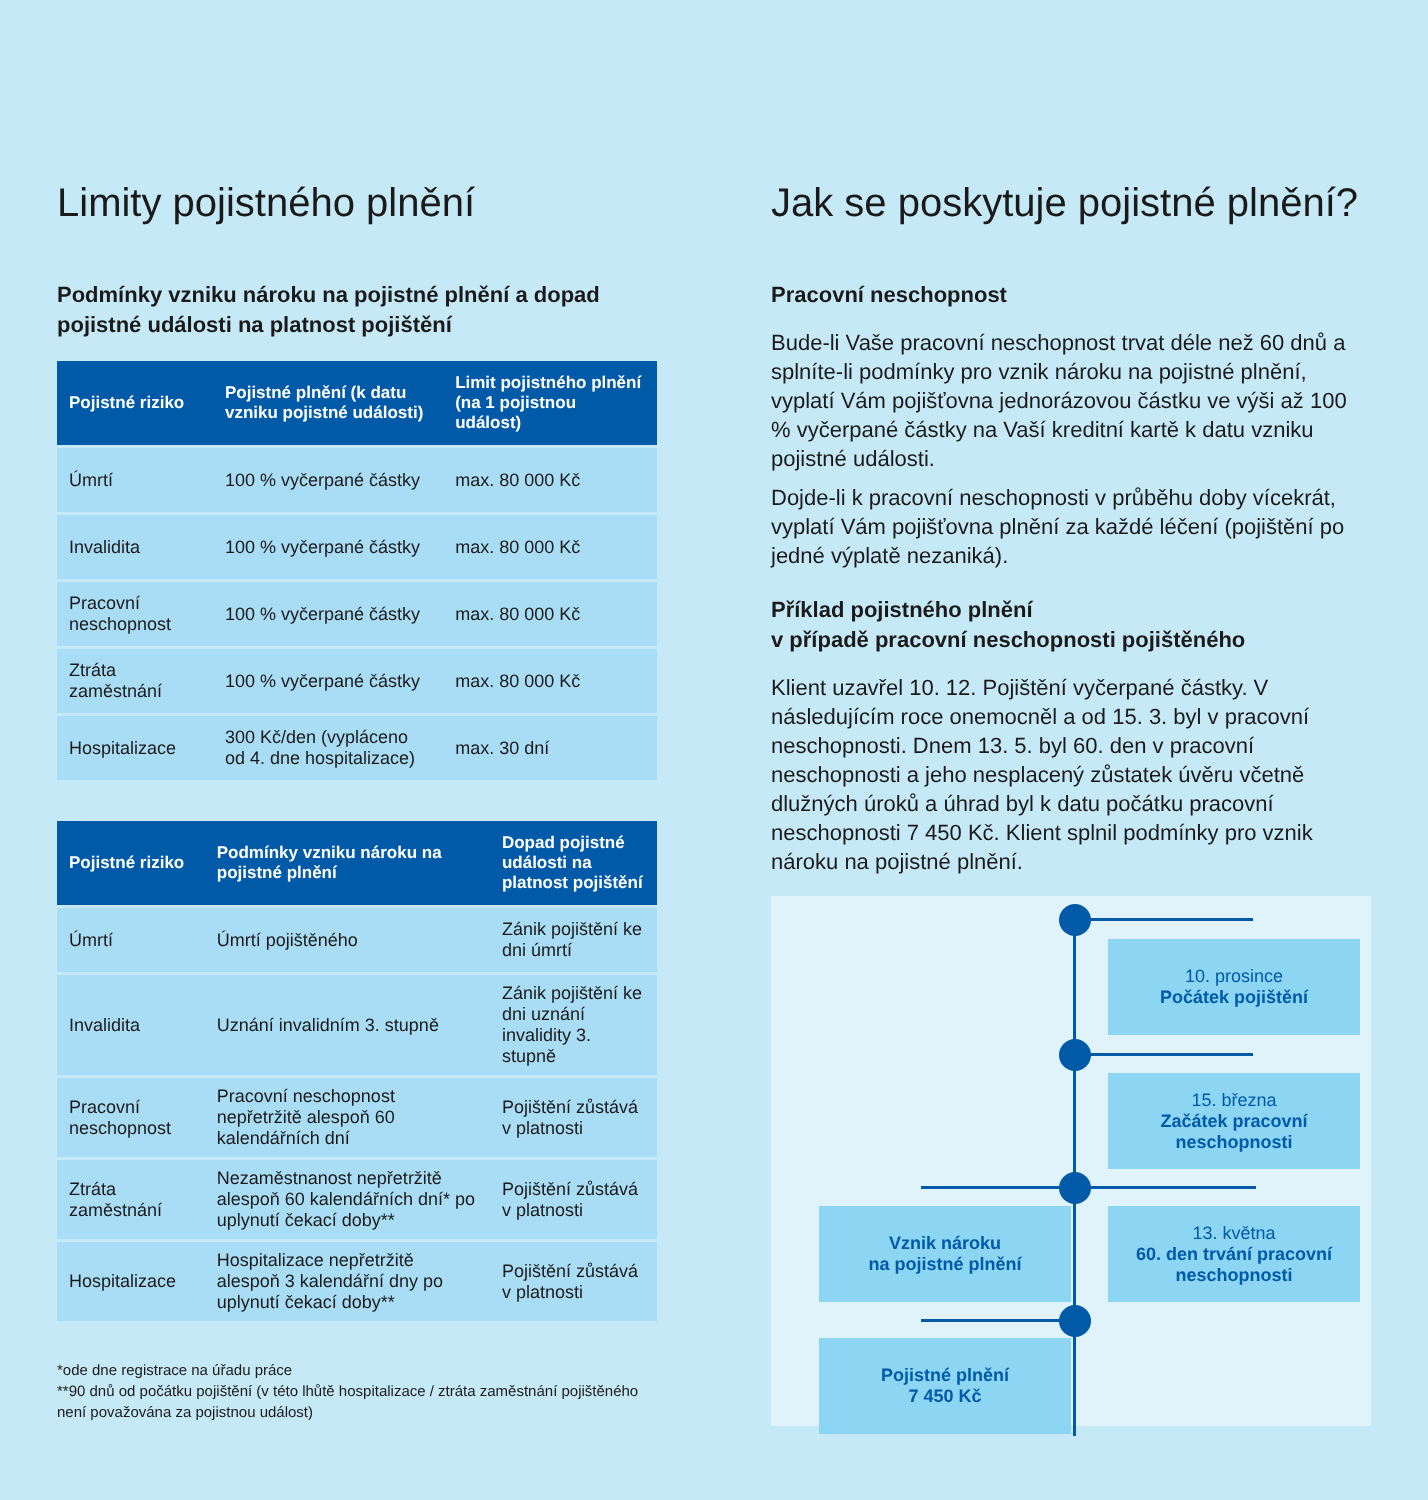Limity pojistného plnění
Podmínky vzniku nároku na pojistné plnění a dopad pojistné události na platnost pojištění
| Pojistné riziko | Pojistné plnění (k datu vzniku pojistné události) | Limit pojistného plnění (na 1 pojistnou událost) |
| --- | --- | --- |
| Úmrtí | 100 % vyčerpané částky | max. 80 000 Kč |
| Invalidita | 100 % vyčerpané částky | max. 80 000 Kč |
| Pracovní neschopnost | 100 % vyčerpané částky | max. 80 000 Kč |
| Ztráta zaměstnání | 100 % vyčerpané částky | max. 80 000 Kč |
| Hospitalizace | 300 Kč/den (vypláceno od 4. dne hospitalizace) | max. 30 dní |
| Pojistné riziko | Podmínky vzniku nároku na pojistné plnění | Dopad pojistné události na platnost pojištění |
| --- | --- | --- |
| Úmrtí | Úmrtí pojištěného | Zánik pojištění ke dni úmrtí |
| Invalidita | Uznání invalidním 3. stupně | Zánik pojištění ke dni uznání invalidity 3. stupně |
| Pracovní neschopnost | Pracovní neschopnost nepřetržitě alespoň 60 kalendářních dní | Pojištění zůstává v platnosti |
| Ztráta zaměstnání | Nezaměstnanost nepřetržitě alespoň 60 kalendářních dní* po uplynutí čekací doby** | Pojištění zůstává v platnosti |
| Hospitalizace | Hospitalizace nepřetržitě alespoň 3 kalendářní dny po uplynutí čekací doby** | Pojištění zůstává v platnosti |
*ode dne registrace na úřadu práce
**90 dnů od počátku pojištění (v této lhůtě hospitalizace / ztráta zaměstnání pojištěného není považována za pojistnou událost)
Jak se poskytuje pojistné plnění?
Pracovní neschopnost
Bude-li Vaše pracovní neschopnost trvat déle než 60 dnů a splníte-li podmínky pro vznik nároku na pojistné plnění, vyplatí Vám pojišťovna jednorázovou částku ve výši až 100 % vyčerpané částky na Vaší kreditní kartě k datu vzniku pojistné události.
Dojde-li k pracovní neschopnosti v průběhu doby vícekrát, vyplatí Vám pojišťovna plnění za každé léčení (pojištění po jedné výplatě nezaniká).
Příklad pojistného plnění
v případě pracovní neschopnosti pojištěného
Klient uzavřel 10. 12. Pojištění vyčerpané částky. V následujícím roce onemocněl a od 15. 3. byl v pracovní neschopnosti. Dnem 13. 5. byl 60. den v pracovní neschopnosti a jeho nesplacený zůstatek úvěru včetně dlužných úroků a úhrad byl k datu počátku pracovní neschopnosti 7 450 Kč. Klient splnil podmínky pro vznik nároku na pojistné plnění.
10. prosince
Počátek pojištění
15. března
Začátek pracovní neschopnosti
Vznik nároku
na pojistné plnění
13. května
60. den trvání pracovní neschopnosti
Pojistné plnění
7 450 Kč